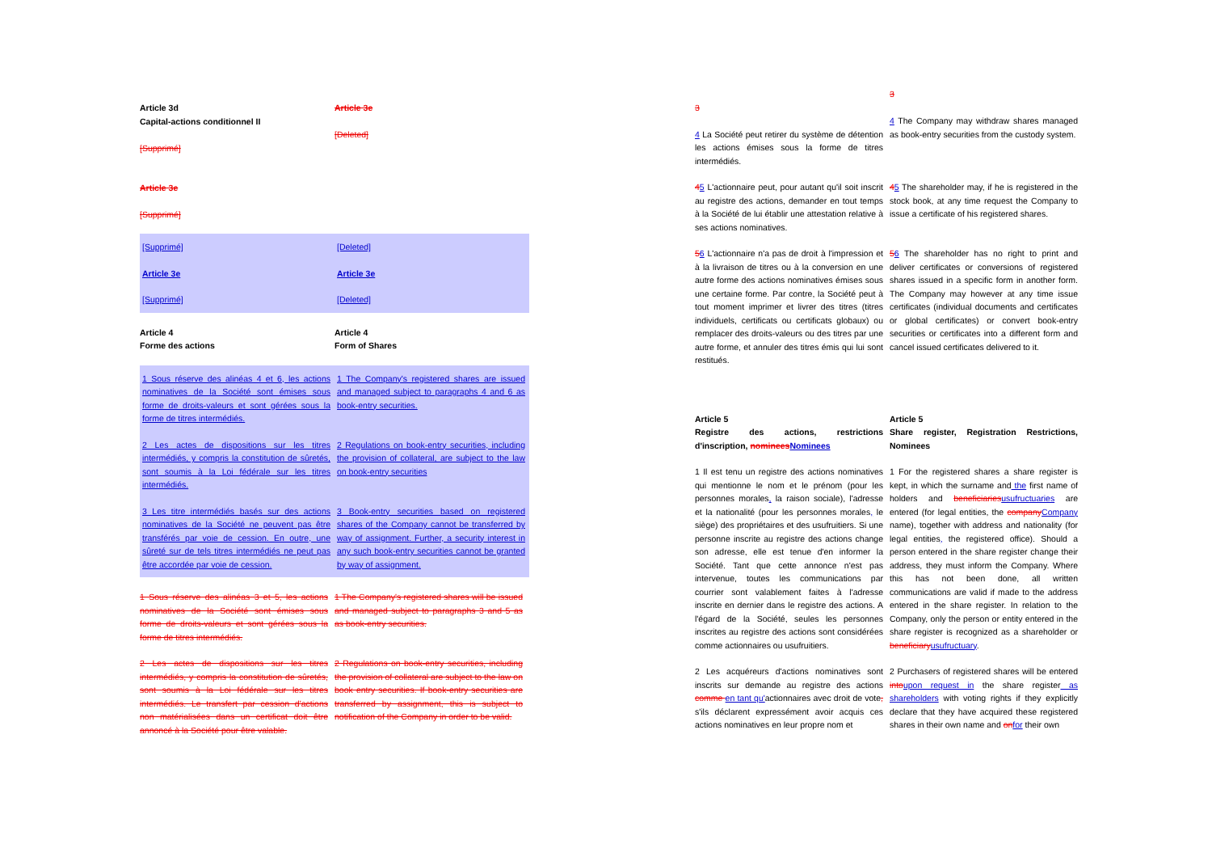Article 3d
Capital-actions conditionnel II
[Supprimé]
Article 3e
[Deleted]
Article 3e
[Supprimé]
[Supprimé] [Deleted]
Article 3e Article 3e
[Supprimé] [Deleted]
Article 4
Forme des actions
Article 4
Form of Shares
1 Sous réserve des alinéas 4 et 6, les actions nominatives de la Société sont émises sous forme de droits-valeurs et sont gérées sous la forme de titres intermédiés.
1 The Company's registered shares are issued and managed subject to paragraphs 4 and 6 as book-entry securities.
2 Les actes de dispositions sur les titres intermédiés, y compris la constitution de sûretés, sont soumis à la Loi fédérale sur les titres intermédiés.
2 Regulations on book-entry securities, including the provision of collateral, are subject to the law on book-entry securities
3 Les titre intermédiés basés sur des actions nominatives de la Société ne peuvent pas être transférés par voie de cession. En outre, une sûreté sur de tels titres intermédiés ne peut pas être accordée par voie de cession.
3 Book-entry securities based on registered shares of the Company cannot be transferred by way of assignment. Further, a security interest in any such book-entry securities cannot be granted by way of assignment.
1 Sous réserve des alinéas 3 et 5, les actions nominatives de la Société sont émises sous forme de droits-valeurs et sont gérées sous la forme de titres intermédiés.
1 The Company's registered shares will be issued and managed subject to paragraphs 3 and 5 as as book-entry securities.
2 Les actes de dispositions sur les titres intermédiés, y compris la constitution de sûretés, sont soumis à la Loi fédérale sur les titres intermédiés. Le transfert par cession d'actions non matérialisées dans un certificat doit être annoncé à la Société pour être valable.
2 Regulations on book-entry securities, including the provision of collateral are subject to the law on book entry securities. If book-entry securities are transferred by assignment, this is subject to notification of the Company in order to be valid.
3
4 La Société peut retirer du système de détention les actions émises sous la forme de titres intermédiés.
3
4 The Company may withdraw shares managed as book-entry securities from the custody system.
45 L'actionnaire peut, pour autant qu'il soit inscrit au registre des actions, demander en tout temps à la Société de lui établir une attestation relative à ses actions nominatives.
45 The shareholder may, if he is registered in the stock book, at any time request the Company to issue a certificate of his registered shares.
56 L'actionnaire n'a pas de droit à l'impression et à la livraison de titres ou à la conversion en une autre forme des actions nominatives émises sous une certaine forme. Par contre, la Société peut à tout moment imprimer et livrer des titres (titres individuels, certificats ou certificats globaux) ou remplacer des droits-valeurs ou des titres par une autre forme, et annuler des titres émis qui lui sont restitués.
56 The shareholder has no right to print and deliver certificates or conversions of registered shares issued in a specific form in another form. The Company may however at any time issue certificates (individual documents and certificates or global certificates) or convert book-entry securities or certificates into a different form and cancel issued certificates delivered to it.
Article 5
Registre des actions, restrictions d'inscription, nominees Nominees
Article 5
Share register, Registration Restrictions, Nominees
1 Il est tenu un registre des actions nominatives qui mentionne le nom et le prénom (pour les personnes morales, la raison sociale), l'adresse et la nationalité (pour les personnes morales, le siège) des propriétaires et des usufruitiers. Si une personne inscrite au registre des actions change son adresse, elle est tenue d'en informer la Société. Tant que cette annonce n'est pas intervenue, toutes les communications par courrier sont valablement faites à l'adresse inscrite en dernier dans le registre des actions. A l'égard de la Société, seules les personnes inscrites au registre des actions sont considérées comme actionnaires ou usufruitiers.
1 For the registered shares a share register is kept, in which the surname and the first name of holders and beneficiaries usufructuaries are entered (for legal entities, the company Company name), together with address and nationality (for legal entities, the registered office). Should a person entered in the share register change their address, they must inform the Company. Where this has not been done, all written communications are valid if made to the address entered in the share register. In relation to the Company, only the person or entity entered in the share register is recognized as a shareholder or beneficiary usufructuary.
2 Les acquéreurs d'actions nominatives sont inscrits sur demande au registre des actions comme en tant qu'actionnaires avec droit de vote, s'ils déclarent expressément avoir acquis ces actions nominatives en leur propre nom et
2 Purchasers of registered shares will be entered into upon request in the share register as shareholders with voting rights if they explicitly declare that they have acquired these registered shares in their own name and on for their own